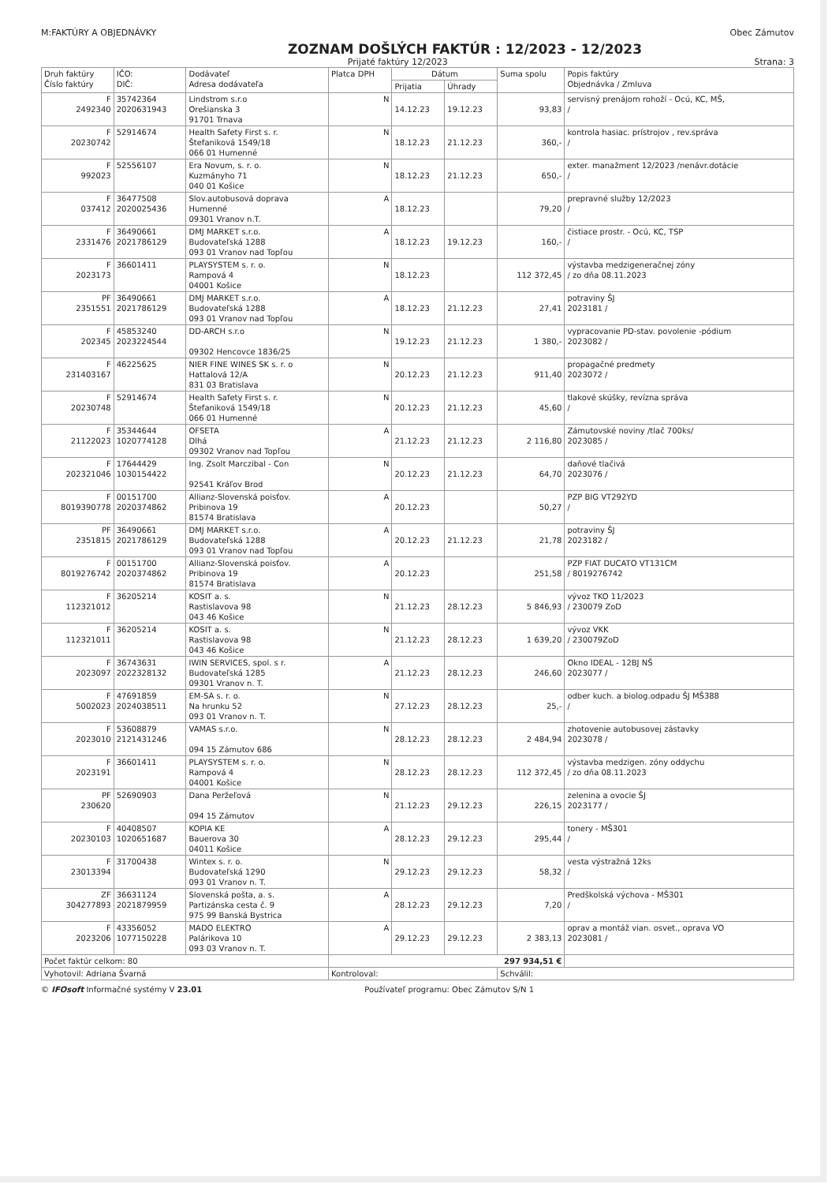M:FAKTÚRY A OBJEDNÁVKY Obec Zámutov
ZOZNAM DOŠLÝCH FAKTÚR : 12/2023 - 12/2023
Prijaté faktúry 12/2023 Strana: 3
| Druh faktúry Číslo faktúry | IČO: DIČ: | Dodávateľ Adresa dodávateľa | Platca DPH | Dátum | | Suma spolu | Popis faktúry Objednávka / Zmluva |
| --- | --- | --- | --- | --- | --- | --- | --- |
| | | | | Prijatia | Úhrady | | |
| F 2492340 | 35742364 2020631943 | Lindstrom s.r.o Orešianska 3 91701 Trnava | N | 14.12.23 | 19.12.23 | 93,83 | servisný prenájom rohoží - Ocú, KC, MŠ, / |
| F 20230742 | 52914674 | Health Safety First s. r. Štefaniková 1549/18 066 01 Humenné | N | 18.12.23 | 21.12.23 | 360,- | kontrola hasiac. prístrojov , rev.správa / |
| F 992023 | 52556107 | Era Novum, s. r. o. Kuzmányho 71 040 01 Košice | N | 18.12.23 | 21.12.23 | 650,- | exter. manažment 12/2023 /nenávr.dotácie / |
| F 037412 | 36477508 2020025436 | Slov.autobusová doprava Humenné 09301 Vranov n.T. | A | 18.12.23 | | 79,20 | prepravné služby 12/2023 / |
| F 2331476 | 36490661 2021786129 | DMJ MARKET s.r.o. Budovateľská 1288 093 01 Vranov nad Topľou | A | 18.12.23 | 19.12.23 | 160,- | čistiace prostr. - Ocú, KC, TSP / |
| F 2023173 | 36601411 | PLAYSYSTEM s. r. o. Rampová 4 04001 Košice | N | 18.12.23 | | 112 372,45 | výstavba medzigeneračnej zóny / zo dňa 08.11.2023 |
| PF 2351551 | 36490661 2021786129 | DMJ MARKET s.r.o. Budovateľská 1288 093 01 Vranov nad Topľou | A | 18.12.23 | 21.12.23 | 27,41 | potraviny ŠJ 2023181 / |
| F 202345 | 45853240 2023224544 | DD-ARCH s.r.o 09302 Hencovce 1836/25 | N | 19.12.23 | 21.12.23 | 1 380,- | vypracovanie PD-stav. povolenie -pódium 2023082 / |
| F 231403167 | 46225625 | NIER FINE WINES SK s. r. o Hattalová 12/A 831 03 Bratislava | N | 20.12.23 | 21.12.23 | 911,40 | propagačné predmety 2023072 / |
| F 20230748 | 52914674 | Health Safety First s. r. Štefaniková 1549/18 066 01 Humenné | N | 20.12.23 | 21.12.23 | 45,60 | tlakové skúšky, revízna správa / |
| F 21122023 | 35344644 1020774128 | OFSETA Dlhá 09302 Vranov nad Topľou | A | 21.12.23 | 21.12.23 | 2 116,80 | Zámutovské noviny /tlač 700ks/ 2023085 / |
| F 202321046 | 17644429 1030154422 | Ing. Zsolt Marczibal - Con 92541 Kráľov Brod | N | 20.12.23 | 21.12.23 | 64,70 | daňové tlačivá 2023076 / |
| F 8019390778 | 00151700 2020374862 | Allianz-Slovenská poisťov. Pribinova 19 81574 Bratislava | A | 20.12.23 | | 50,27 | PZP BIG VT292YD / |
| PF 2351815 | 36490661 2021786129 | DMJ MARKET s.r.o. Budovateľská 1288 093 01 Vranov nad Topľou | A | 20.12.23 | 21.12.23 | 21,78 | potraviny ŠJ 2023182 / |
| F 8019276742 | 00151700 2020374862 | Allianz-Slovenská poisťov. Pribinova 19 81574 Bratislava | A | 20.12.23 | | 251,58 | PZP FIAT DUCATO VT131CM / 8019276742 |
| F 112321012 | 36205214 | KOSIT a. s. Rastislavova 98 043 46 Košice | N | 21.12.23 | 28.12.23 | 5 846,93 | vývoz TKO 11/2023 / 230079 ZoD |
| F 112321011 | 36205214 | KOSIT a. s. Rastislavova 98 043 46 Košice | N | 21.12.23 | 28.12.23 | 1 639,20 | vývoz VKK / 230079ZoD |
| F 2023097 | 36743631 2022328132 | IWIN SERVICES, spol. s r. Budovateľská 1285 09301 Vranov n. T. | A | 21.12.23 | 28.12.23 | 246,60 | Okno IDEAL - 12BJ NŠ 2023077 / |
| F 5002023 | 47691859 2024038511 | EM-SA s. r. o. Na hrunku 52 093 01 Vranov n. T. | N | 27.12.23 | 28.12.23 | 25,- | odber kuch. a biolog.odpadu ŠJ MŠ388 / |
| F 2023010 | 53608879 2121431246 | VAMAS s.r.o. 094 15 Zámutov 686 | N | 28.12.23 | 28.12.23 | 2 484,94 | zhotovenie autobusovej zástavky 2023078 / |
| F 2023191 | 36601411 | PLAYSYSTEM s. r. o. Rampová 4 04001 Košice | N | 28.12.23 | 28.12.23 | 112 372,45 | výstavba medzigen. zóny oddychu / zo dňa 08.11.2023 |
| PF 230620 | 52690903 | Dana Peržeľová 094 15 Zámutov | N | 21.12.23 | 29.12.23 | 226,15 | zelenina a ovocie ŠJ 2023177 / |
| F 20230103 | 40408507 1020651687 | KOPIA KE Bauerova 30 04011 Košice | A | 28.12.23 | 29.12.23 | 295,44 | tonery - MŠ301 / |
| F 23013394 | 31700438 | Wintex s. r. o. Budovateľská 1290 093 01 Vranov n. T. | N | 29.12.23 | 29.12.23 | 58,32 | vesta výstražná 12ks / |
| ZF 304277893 | 36631124 2021879959 | Slovenská pošta, a. s. Partizánska cesta č. 9 975 99 Banská Bystrica | A | 28.12.23 | 29.12.23 | 7,20 | Predškolská výchova - MŠ301 / |
| F 2023206 | 43356052 1077150228 | MADO ELEKTRO Palárikova 10 093 03 Vranov n. T. | A | 29.12.23 | 29.12.23 | 2 383,13 | oprav a montáž vian. osvet., oprava VO 2023081 / |
| Počet faktúr celkom: 80 | | | 297 934,51 € | | | | |
| Vyhotovil: Adriana Švarná | | | Kontroloval: | | | Schválil: | |
© IFOsoft Informačné systémy V 23.01 Používateľ programu: Obec Zámutov S/N 1